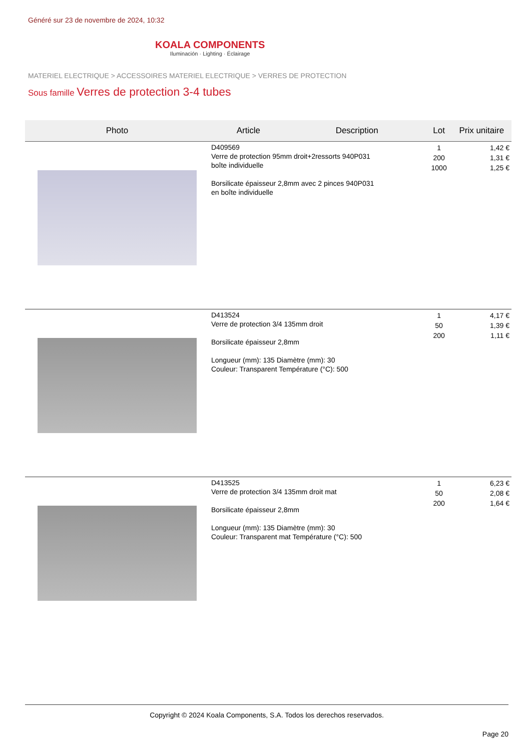Généré sur 23 de novembre de 2024, 10:32
KOALA COMPONENTS
Iluminación · Lighting · Éclairage
MATERIEL ELECTRIQUE > ACCESSOIRES MATERIEL ELECTRIQUE > VERRES DE PROTECTION
Sous famille Verres de protection 3-4 tubes
| Photo | Article | Description | Lot | Prix unitaire |
| --- | --- | --- | --- | --- |
| | D409569 Verre de protection 95mm droit+2ressorts 940P031 boîte individuelle Borsilicate épaisseur 2,8mm avec 2 pinces 940P031 en boîte individuelle | | 1 200 1000 | 1,42 € 1,31 € 1,25 € |
| | D413524 Verre de protection 3/4 135mm droit Borsilicate épaisseur 2,8mm Longueur (mm): 135 Diamètre (mm): 30 Couleur: Transparent Température (°C): 500 | | 1 50 200 | 4,17 € 1,39 € 1,11 € |
| | D413525 Verre de protection 3/4 135mm droit mat Borsilicate épaisseur 2,8mm Longueur (mm): 135 Diamètre (mm): 30 Couleur: Transparent mat Température (°C): 500 | | 1 50 200 | 6,23 € 2,08 € 1,64 € |
Copyright © 2024 Koala Components, S.A. Todos los derechos reservados.
Page 20